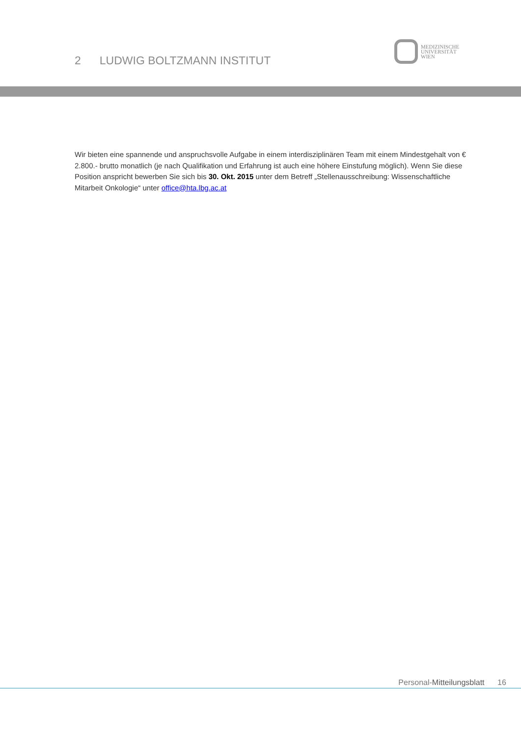2 LUDWIG BOLTZMANN INSTITUT
MEDIZINISCHE
UNIVERSITÄT
WIEN
Wir bieten eine spannende und anspruchsvolle Aufgabe in einem interdisziplinären Team mit einem Mindestgehalt von € 2.800.- brutto monatlich (je nach Qualifikation und Erfahrung ist auch eine höhere Einstufung möglich). Wenn Sie diese Position anspricht bewerben Sie sich bis 30. Okt. 2015 unter dem Betreff „Stellenausschreibung: Wissenschaftliche Mitarbeit Onkologie“ unter office@hta.lbg.ac.at
Personal-Mitteilungsblatt 16